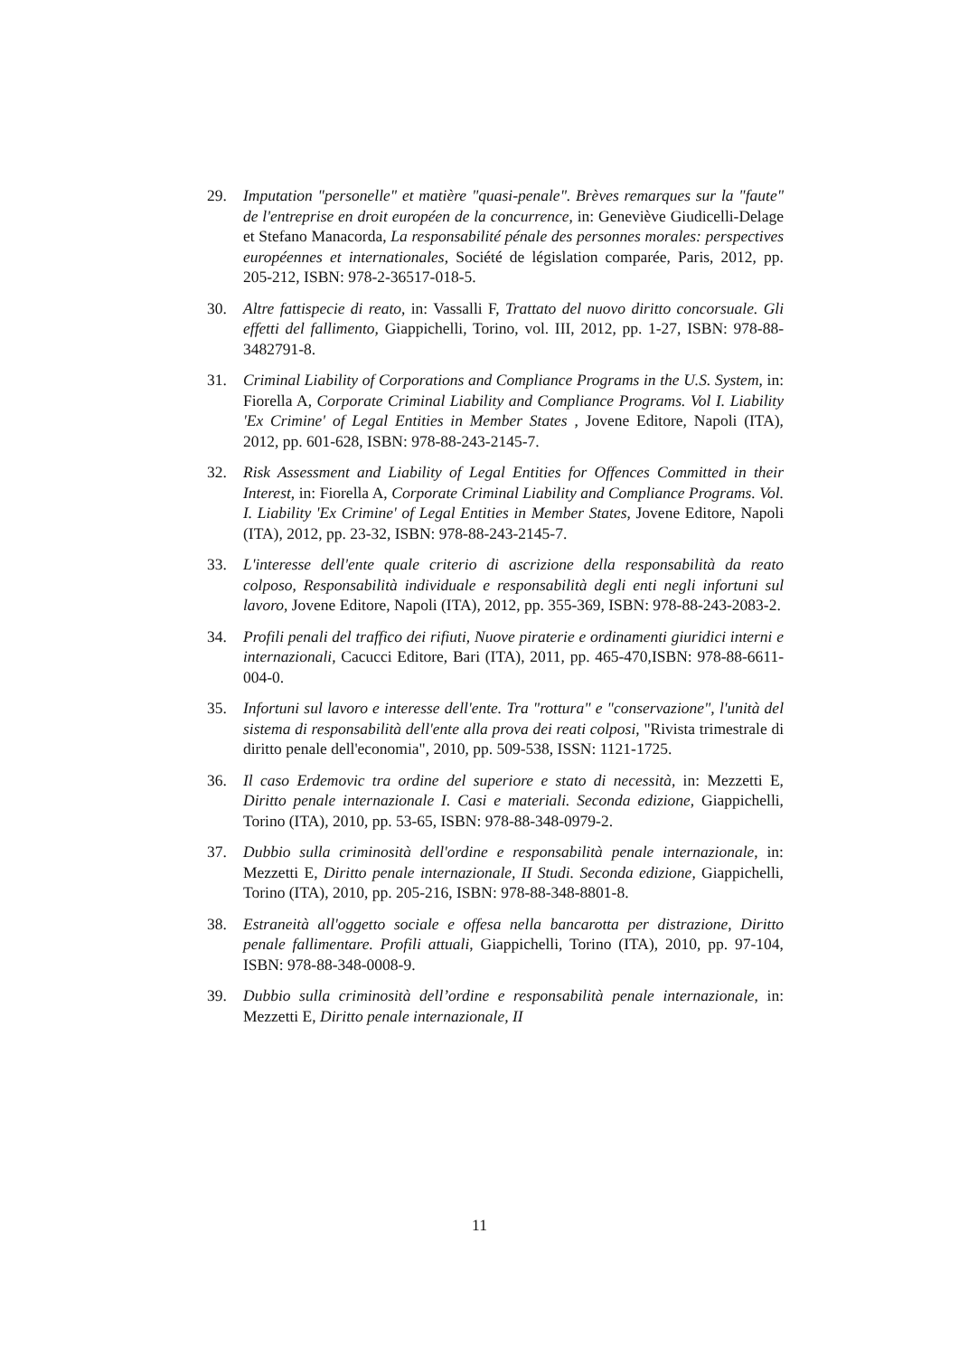29. Imputation "personelle" et matière "quasi-penale". Brèves remarques sur la "faute" de l'entreprise en droit européen de la concurrence, in: Geneviève Giudicelli-Delage et Stefano Manacorda, La responsabilité pénale des personnes morales: perspectives européennes et internationales, Société de législation comparée, Paris, 2012, pp. 205-212, ISBN: 978-2-36517-018-5.
30. Altre fattispecie di reato, in: Vassalli F, Trattato del nuovo diritto concorsuale. Gli effetti del fallimento, Giappichelli, Torino, vol. III, 2012, pp. 1-27, ISBN: 978-88-3482791-8.
31. Criminal Liability of Corporations and Compliance Programs in the U.S. System, in: Fiorella A, Corporate Criminal Liability and Compliance Programs. Vol I. Liability 'Ex Crimine' of Legal Entities in Member States , Jovene Editore, Napoli (ITA), 2012, pp. 601-628, ISBN: 978-88-243-2145-7.
32. Risk Assessment and Liability of Legal Entities for Offences Committed in their Interest, in: Fiorella A, Corporate Criminal Liability and Compliance Programs. Vol. I. Liability 'Ex Crimine' of Legal Entities in Member States, Jovene Editore, Napoli (ITA), 2012, pp. 23-32, ISBN: 978-88-243-2145-7.
33. L'interesse dell'ente quale criterio di ascrizione della responsabilità da reato colposo, Responsabilità individuale e responsabilità degli enti negli infortuni sul lavoro, Jovene Editore, Napoli (ITA), 2012, pp. 355-369, ISBN: 978-88-243-2083-2.
34. Profili penali del traffico dei rifiuti, Nuove piraterie e ordinamenti giuridici interni e internazionali, Cacucci Editore, Bari (ITA), 2011, pp. 465-470,ISBN: 978-88-6611-004-0.
35. Infortuni sul lavoro e interesse dell'ente. Tra "rottura" e "conservazione", l'unità del sistema di responsabilità dell'ente alla prova dei reati colposi, "Rivista trimestrale di diritto penale dell'economia", 2010, pp. 509-538, ISSN: 1121-1725.
36. Il caso Erdemovic tra ordine del superiore e stato di necessità, in: Mezzetti E, Diritto penale internazionale I. Casi e materiali. Seconda edizione, Giappichelli, Torino (ITA), 2010, pp. 53-65, ISBN: 978-88-348-0979-2.
37. Dubbio sulla criminosità dell'ordine e responsabilità penale internazionale, in: Mezzetti E, Diritto penale internazionale, II Studi. Seconda edizione, Giappichelli, Torino (ITA), 2010, pp. 205-216, ISBN: 978-88-348-8801-8.
38. Estraneità all'oggetto sociale e offesa nella bancarotta per distrazione, Diritto penale fallimentare. Profili attuali, Giappichelli, Torino (ITA), 2010, pp. 97-104, ISBN: 978-88-348-0008-9.
39. Dubbio sulla criminosità dell’ordine e responsabilità penale internazionale, in: Mezzetti E, Diritto penale internazionale, II
11